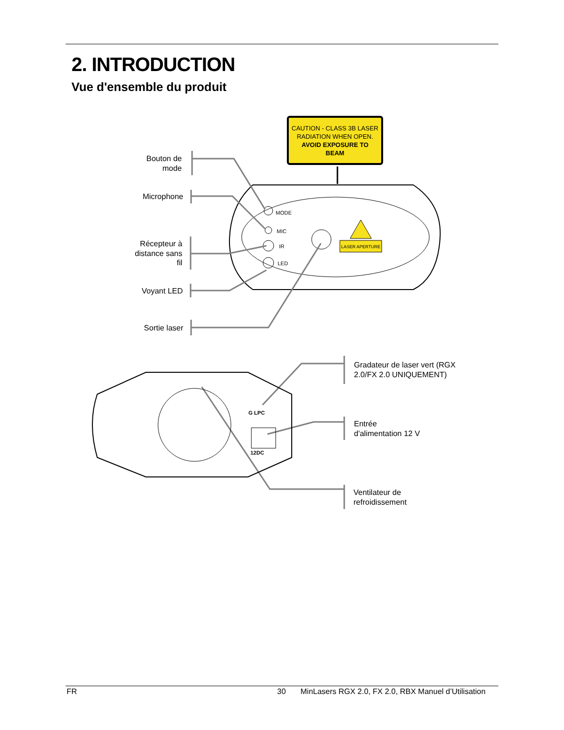2. INTRODUCTION
Vue d'ensemble du produit
CAUTION - CLASS 3B LASER
RADIATION WHEN OPEN.
AVOID EXPOSURE TO
BEAM
MODE
MIC
IR
LED
LASER APERTURE
G LPC
12DC
Bouton de
mode
Microphone
Récepteur à
distance sans
fil
Voyant LED
Sortie laser
Gradateur de laser vert (RGX
2.0/FX 2.0 UNIQUEMENT)
Entrée
d'alimentation 12 V
Ventilateur de
refroidissement
FR 30 MinLasers RGX 2.0, FX 2.0, RBX Manuel d’Utilisation